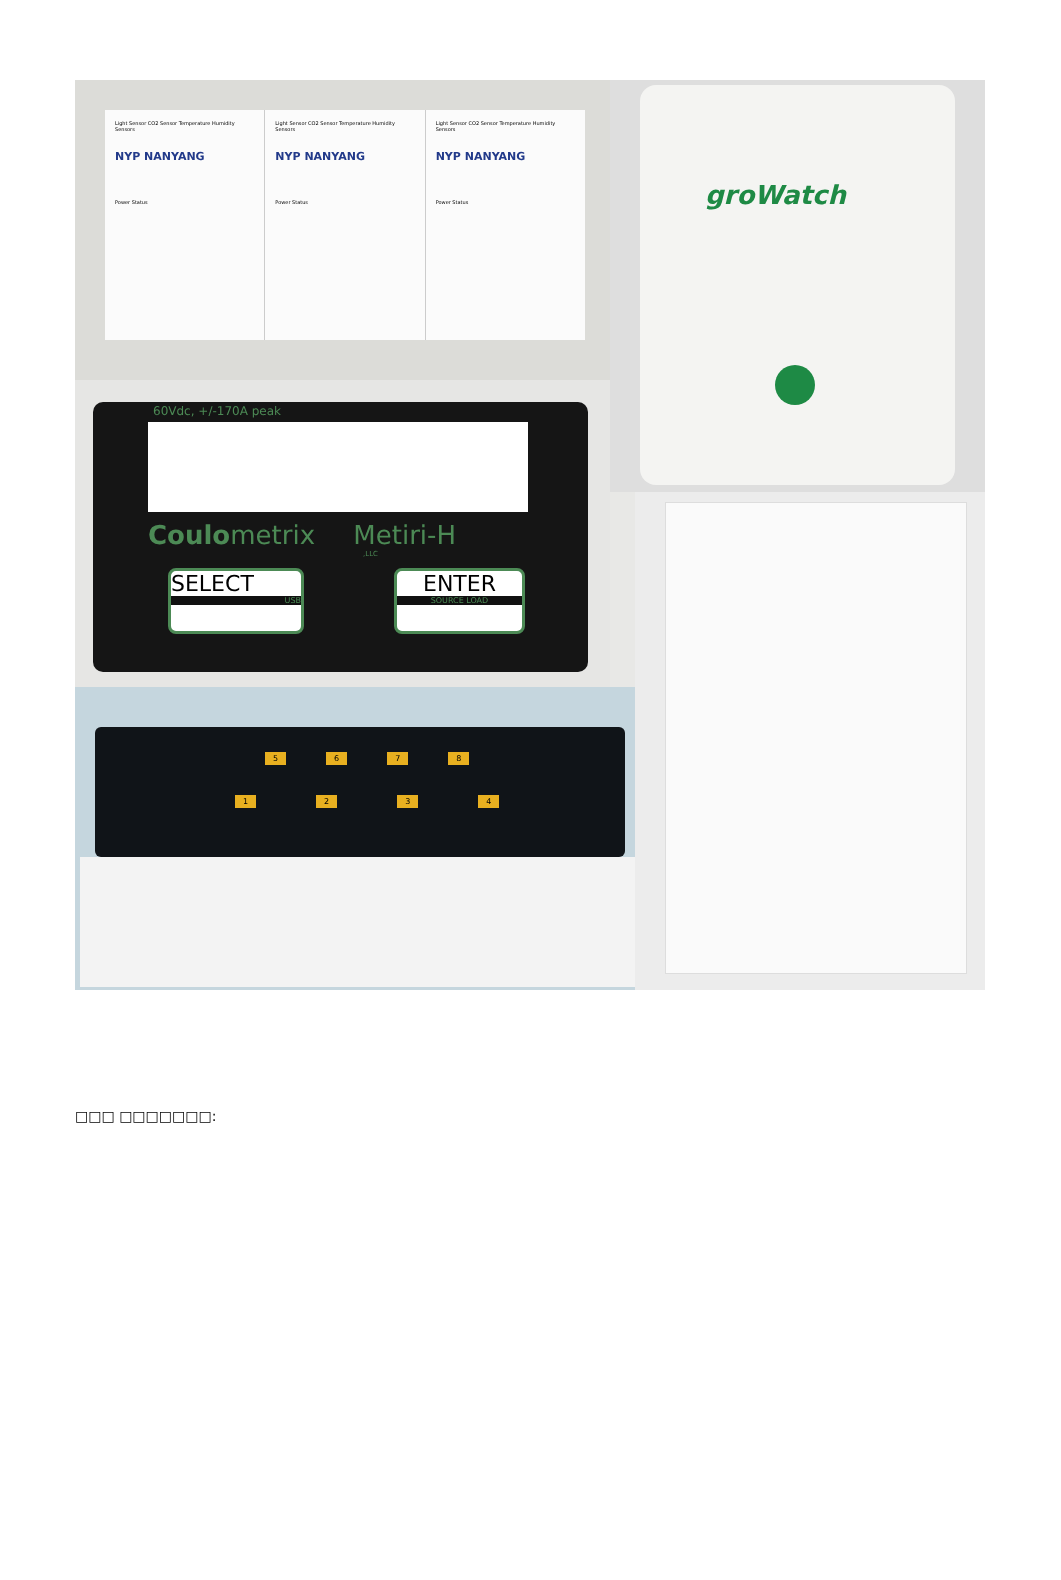Light Sensor CO2 Sensor Temperature Humidity Sensors
NYP NANYANG
Power Status
Light Sensor CO2 Sensor Temperature Humidity Sensors
NYP NANYANG
Power Status
Light Sensor CO2 Sensor Temperature Humidity Sensors
NYP NANYANG
Power Status
groWatch
60Vdc, +/-170A peak
Coulometrix Metiri-H
,LLC
SELECT
USB
ENTER
SOURCE LOAD
5678
1234
□□□ □□□□□□□: